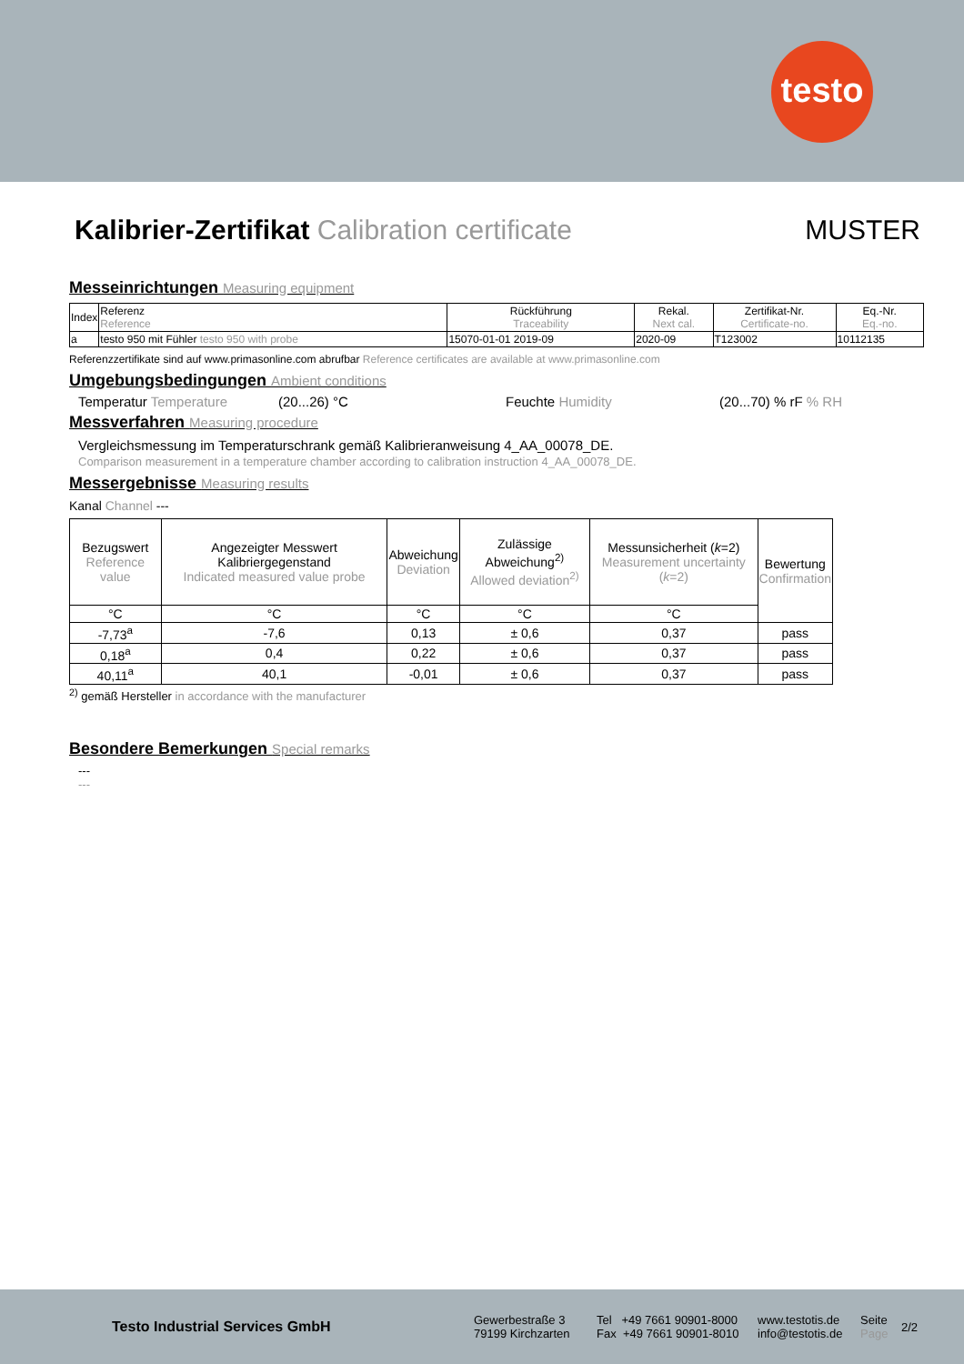testo
Kalibrier-Zertifikat Calibration certificate MUSTER
Messeinrichtungen Measuring equipment
| Index | Referenz Reference | Rückführung Traceability | Rekal. Next cal. | Zertifikat-Nr. Certificate-no. | Eq.-Nr. Eq.-no. |
| a | testo 950 mit Fühler testo 950 with probe | 15070-01-01 2019-09 | 2020-09 | T123002 | 10112135 |
Referenzzertifikate sind auf www.primasonline.com abrufbar Reference certificates are available at www.primasonline.com
Umgebungsbedingungen Ambient conditions
Temperatur Temperature (20...26) °C Feuchte Humidity (20...70) % rF % RH
Messverfahren Measuring procedure
Vergleichsmessung im Temperaturschrank gemäß Kalibrieranweisung 4_AA_00078_DE.
Comparison measurement in a temperature chamber according to calibration instruction 4_AA_00078_DE.
Messergebnisse Measuring results
Kanal Channel ---
| Bezugswert Reference value | Angezeigter Messwert Kalibriergegenstand Indicated measured value probe | Abweichung Deviation | Zulässige Abweichung<sup>2)</sup> Allowed deviation<sup>2)</sup> | Messunsicherheit ( k =2) Measurement uncertainty ( k =2) | Bewertung Confirmation |
| --- | --- | --- | --- | --- | --- |
| °C | °C | °C | °C | °C | |
| -7,73<sup>a</sup> | -7,6 | 0,13 | ± 0,6 | 0,37 | pass |
| 0,18<sup>a</sup> | 0,4 | 0,22 | ± 0,6 | 0,37 | pass |
| 40,11<sup>a</sup> | 40,1 | -0,01 | ± 0,6 | 0,37 | pass |
<sup>2)</sup> gemäß Hersteller in accordance with the manufacturer
Besondere Bemerkungen Special remarks
---
---
Testo Industrial Services GmbH Gewerbestraße 3
79199 Kirchzarten Tel +49 7661 90901-8000
Fax +49 7661 90901-8010 www.testotis.de
info@testotis.de Seite
Page 2/2